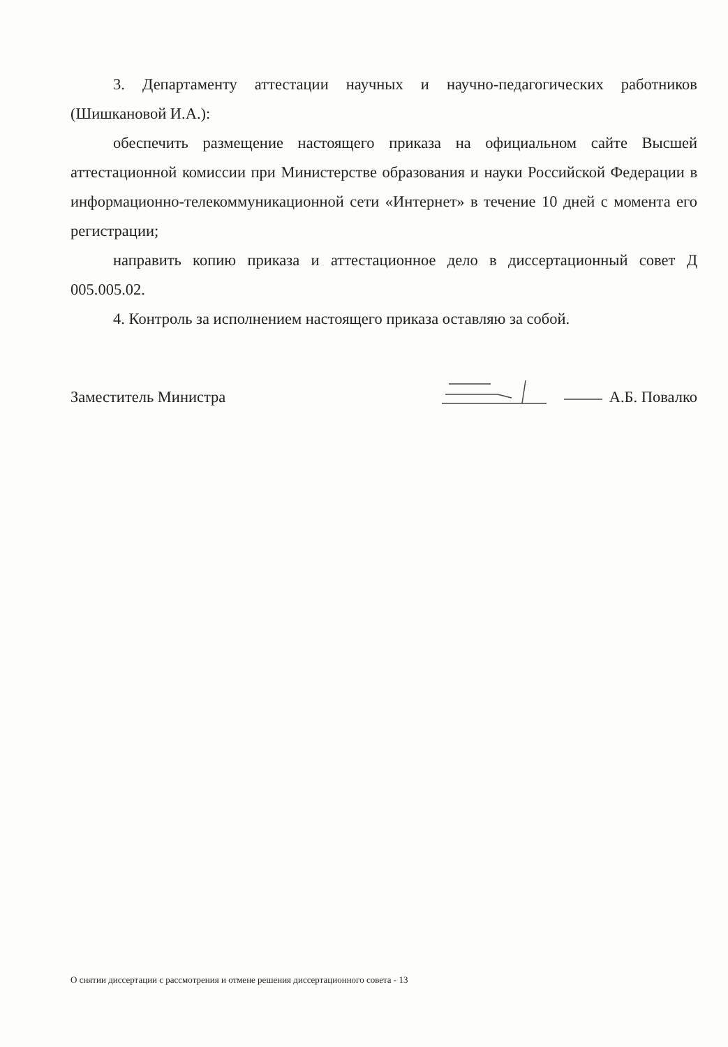3. Департаменту аттестации научных и научно-педагогических работников (Шишкановой И.А.):
обеспечить размещение настоящего приказа на официальном сайте Высшей аттестационной комиссии при Министерстве образования и науки Российской Федерации в информационно-телекоммуникационной сети «Интернет» в течение 10 дней с момента его регистрации;
направить копию приказа и аттестационное дело в диссертационный совет Д 005.005.02.
4. Контроль за исполнением настоящего приказа оставляю за собой.
Заместитель Министра А.Б. Повалко
О снятии диссертации с рассмотрения и отмене решения диссертационного совета - 13